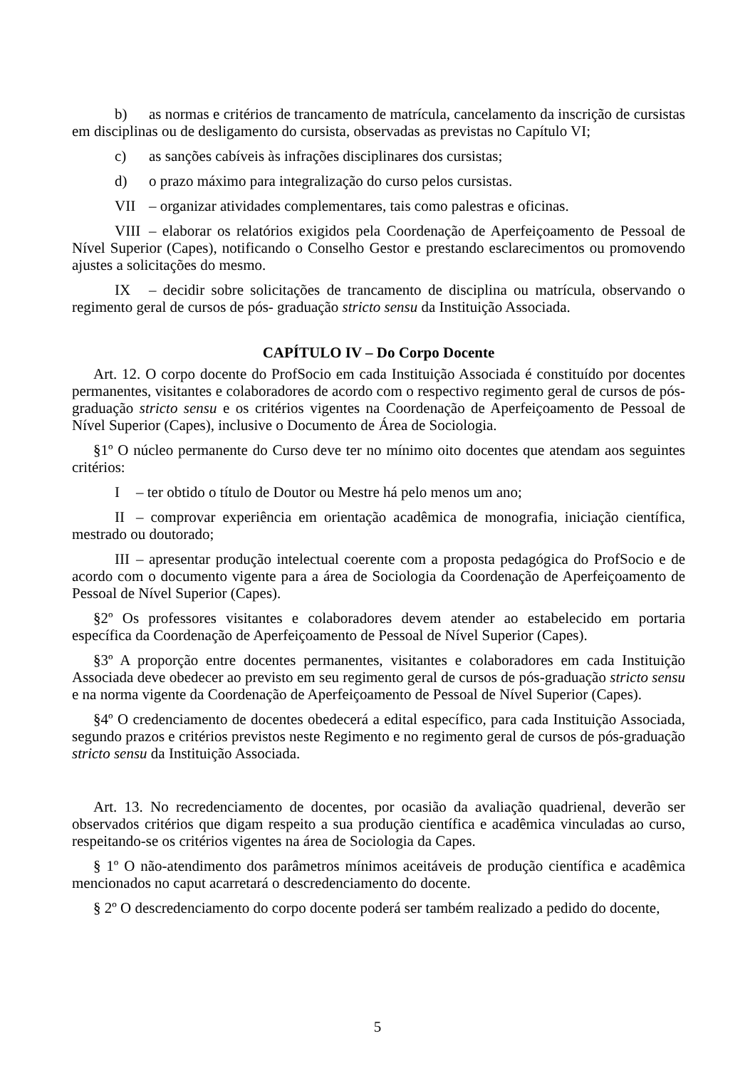b) as normas e critérios de trancamento de matrícula, cancelamento da inscrição de cursistas em disciplinas ou de desligamento do cursista, observadas as previstas no Capítulo VI;
c) as sanções cabíveis às infrações disciplinares dos cursistas;
d) o prazo máximo para integralização do curso pelos cursistas.
VII – organizar atividades complementares, tais como palestras e oficinas.
VIII – elaborar os relatórios exigidos pela Coordenação de Aperfeiçoamento de Pessoal de Nível Superior (Capes), notificando o Conselho Gestor e prestando esclarecimentos ou promovendo ajustes a solicitações do mesmo.
IX – decidir sobre solicitações de trancamento de disciplina ou matrícula, observando o regimento geral de cursos de pós- graduação stricto sensu da Instituição Associada.
CAPÍTULO IV – Do Corpo Docente
Art. 12. O corpo docente do ProfSocio em cada Instituição Associada é constituído por docentes permanentes, visitantes e colaboradores de acordo com o respectivo regimento geral de cursos de pós-graduação stricto sensu e os critérios vigentes na Coordenação de Aperfeiçoamento de Pessoal de Nível Superior (Capes), inclusive o Documento de Área de Sociologia.
§1º O núcleo permanente do Curso deve ter no mínimo oito docentes que atendam aos seguintes critérios:
I – ter obtido o título de Doutor ou Mestre há pelo menos um ano;
II – comprovar experiência em orientação acadêmica de monografia, iniciação científica, mestrado ou doutorado;
III – apresentar produção intelectual coerente com a proposta pedagógica do ProfSocio e de acordo com o documento vigente para a área de Sociologia da Coordenação de Aperfeiçoamento de Pessoal de Nível Superior (Capes).
§2º Os professores visitantes e colaboradores devem atender ao estabelecido em portaria específica da Coordenação de Aperfeiçoamento de Pessoal de Nível Superior (Capes).
§3º A proporção entre docentes permanentes, visitantes e colaboradores em cada Instituição Associada deve obedecer ao previsto em seu regimento geral de cursos de pós-graduação stricto sensu e na norma vigente da Coordenação de Aperfeiçoamento de Pessoal de Nível Superior (Capes).
§4º O credenciamento de docentes obedecerá a edital específico, para cada Instituição Associada, segundo prazos e critérios previstos neste Regimento e no regimento geral de cursos de pós-graduação stricto sensu da Instituição Associada.
Art. 13. No recredenciamento de docentes, por ocasião da avaliação quadrienal, deverão ser observados critérios que digam respeito a sua produção científica e acadêmica vinculadas ao curso, respeitando-se os critérios vigentes na área de Sociologia da Capes.
§ 1º O não-atendimento dos parâmetros mínimos aceitáveis de produção científica e acadêmica mencionados no caput acarretará o descredenciamento do docente.
§ 2º O descredenciamento do corpo docente poderá ser também realizado a pedido do docente,
5